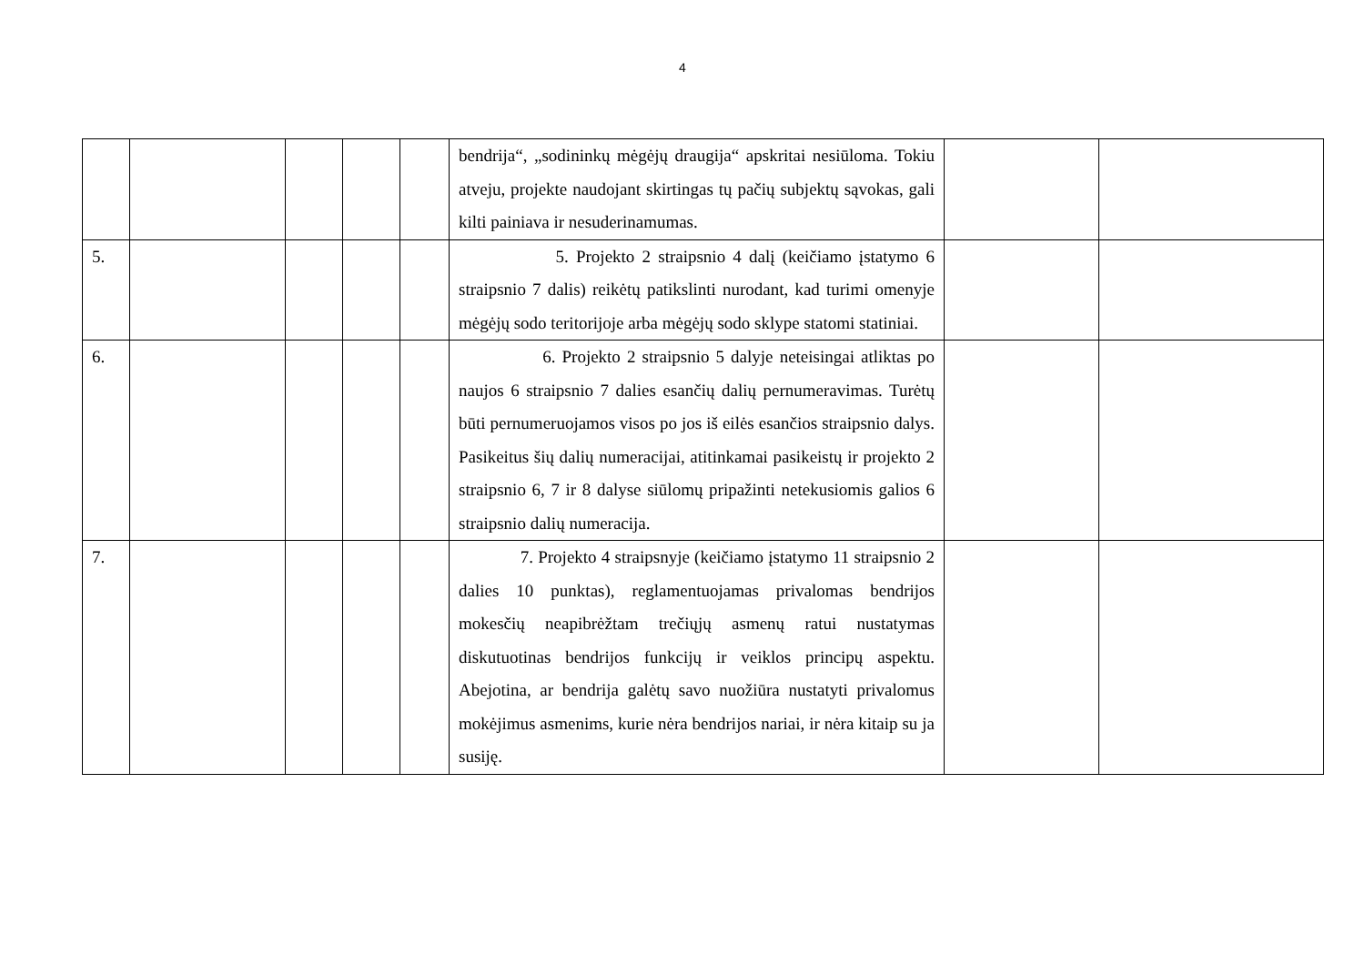4
| | | | | | bendrija“, „sodininkų mėgėjų draugija“ apskritai nesiūloma. Tokiu atveju, projekte naudojant skirtingas tų pačių subjektų sąvokas, gali kilti painiava ir nesuderinamumas. | | |
| 5. | | | | | 5. Projekto 2 straipsnio 4 dalį (keičiamo įstatymo 6 straipsnio 7 dalis) reikėtų patikslinti nurodant, kad turimi omenyje mėgėjų sodo teritorijoje arba mėgėjų sodo sklype statomi statiniai. | | |
| 6. | | | | | 6. Projekto 2 straipsnio 5 dalyje neteisingai atliktas po naujos 6 straipsnio 7 dalies esančių dalių pernumeravimas. Turėtų būti pernumeruojamos visos po jos iš eilės esančios straipsnio dalys. Pasikeitus šių dalių numeracijai, atitinkamai pasikeistų ir projekto 2 straipsnio 6, 7 ir 8 dalyse siūlomų pripažinti netekusiomis galios 6 straipsnio dalių numeracija. | | |
| 7. | | | | | 7. Projekto 4 straipsnyje (keičiamo įstatymo 11 straipsnio 2 dalies 10 punktas), reglamentuojamas privalomas bendrijos mokesčių neapibrėžtam trečiųjų asmenų ratui nustatymas diskutuotinas bendrijos funkcijų ir veiklos principų aspektu. Abejotina, ar bendrija galėtų savo nuožiūra nustatyti privalomus mokėjimus asmenims, kurie nėra bendrijos nariai, ir nėra kitaip su ja susiję. | | |